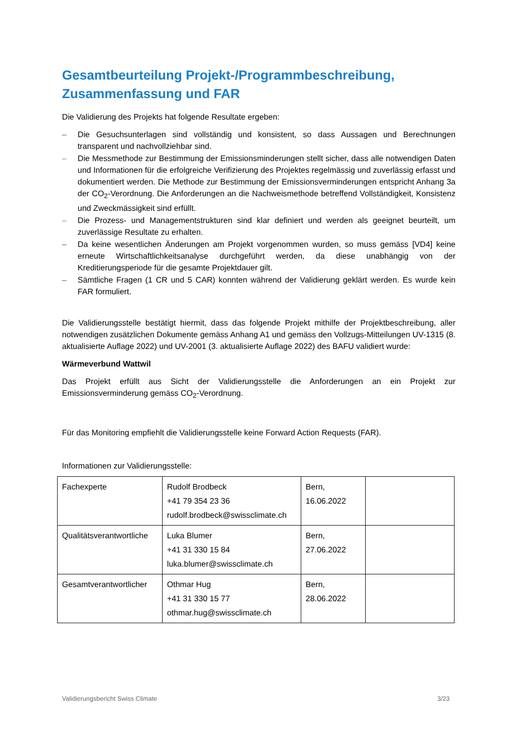Gesamtbeurteilung Projekt-/Programmbeschreibung, Zusammenfassung und FAR
Die Validierung des Projekts hat folgende Resultate ergeben:
– Die Gesuchsunterlagen sind vollständig und konsistent, so dass Aussagen und Berechnungen transparent und nachvollziehbar sind.
– Die Messmethode zur Bestimmung der Emissionsminderungen stellt sicher, dass alle notwendigen Daten und Informationen für die erfolgreiche Verifizierung des Projektes regelmässig und zuverlässig erfasst und dokumentiert werden. Die Methode zur Bestimmung der Emissionsverminderungen entspricht Anhang 3a der CO<sub>2</sub>-Verordnung. Die Anforderungen an die Nachweismethode betreffend Vollständigkeit, Konsistenz und Zweckmässigkeit sind erfüllt.
– Die Prozess- und Managementstrukturen sind klar definiert und werden als geeignet beurteilt, um zuverlässige Resultate zu erhalten.
– Da keine wesentlichen Änderungen am Projekt vorgenommen wurden, so muss gemäss [VD4] keine erneute Wirtschaftlichkeitsanalyse durchgeführt werden, da diese unabhängig von der Kreditierungsperiode für die gesamte Projektdauer gilt.
– Sämtliche Fragen (1 CR und 5 CAR) konnten während der Validierung geklärt werden. Es wurde kein FAR formuliert.
Die Validierungsstelle bestätigt hiermit, dass das folgende Projekt mithilfe der Projektbeschreibung, aller notwendigen zusätzlichen Dokumente gemäss Anhang A1 und gemäss den Vollzugs-Mitteilungen UV-1315 (8. aktualisierte Auflage 2022) und UV-2001 (3. aktualisierte Auflage 2022) des BAFU validiert wurde:
Wärmeverbund Wattwil
Das Projekt erfüllt aus Sicht der Validierungsstelle die Anforderungen an ein Projekt zur Emissionsverminderung gemäss CO<sub>2</sub>-Verordnung.
Für das Monitoring empfiehlt die Validierungsstelle keine Forward Action Requests (FAR).
Informationen zur Validierungsstelle:
| Fachexperte | Rudolf Brodbeck +41 79 354 23 36 rudolf.brodbeck@swissclimate.ch | Bern, 16.06.2022 | |
| Qualitätsverantwortliche | Luka Blumer +41 31 330 15 84 luka.blumer@swissclimate.ch | Bern, 27.06.2022 | |
| Gesamtverantwortlicher | Othmar Hug +41 31 330 15 77 othmar.hug@swissclimate.ch | Bern, 28.06.2022 | |
Validierungsbericht Swiss Climate 3/23